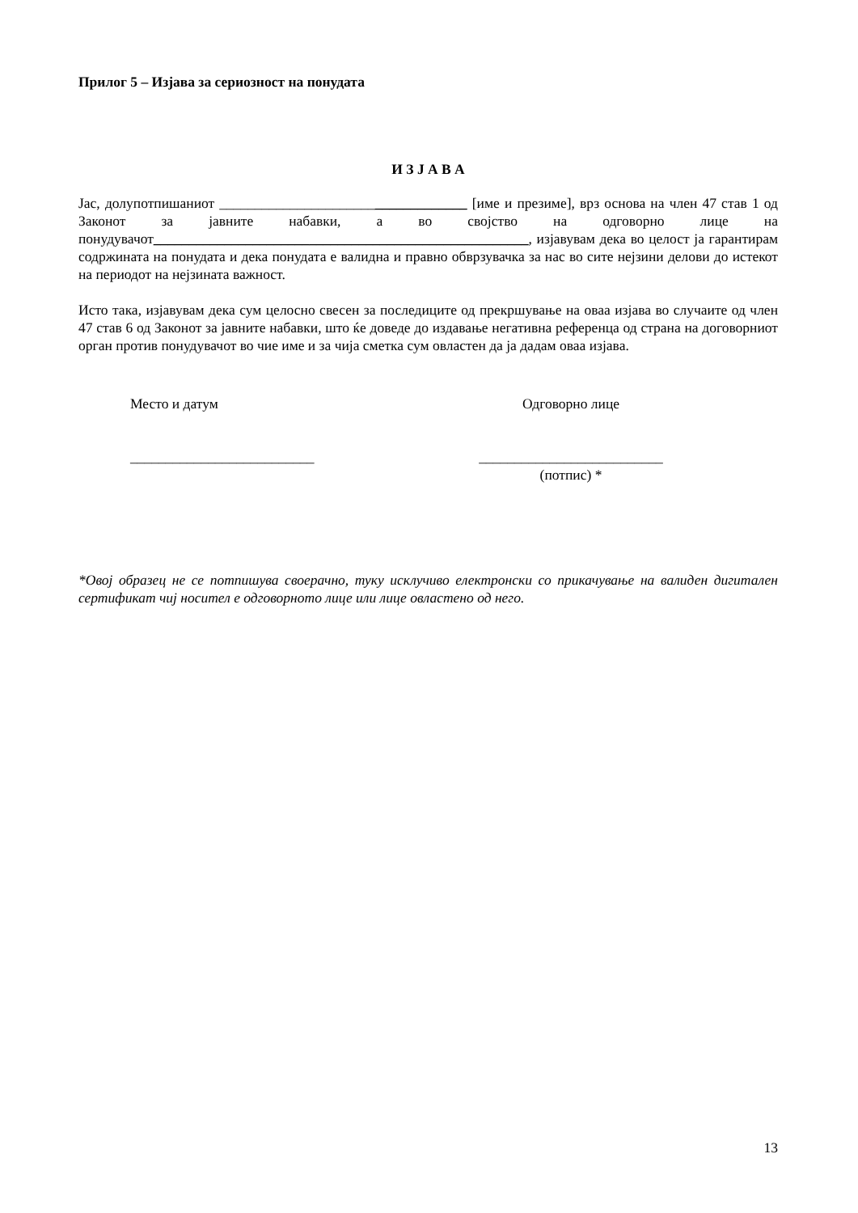Прилог 5 – Изјава за сериозност на понудата
И З Ј А В А
Јас, долупотпишаниот ___________________________________ [име и презиме], врз основа на член 47 став 1 од Законот за јавните набавки, а во својство на одговорно лице на понудувачот_____________________________________________________, изјавувам дека во целост ја гарантирам содржината на понудата и дека понудата е валидна и правно обврзувачка за нас во сите нејзини делови до истекот на периодот на нејзината важност.
Исто така, изјавувам дека сум целосно свесен за последиците од прекршување на оваа изјава во случаите од член 47 став 6 од Законот за јавните набавки, што ќе доведе до издавање негативна референца од страна на договорниот орган против понудувачот во чие име и за чија сметка сум овластен да ја дадам оваа изјава.
Место и датум
__________________________
Одговорно лице
__________________________
(потпис) *
*Овој образец не се потпишува своерачно, туку исклучиво електронски со прикачување на валиден дигитален сертификат чиј носител е одговорното лице или лице овластено од него.
13